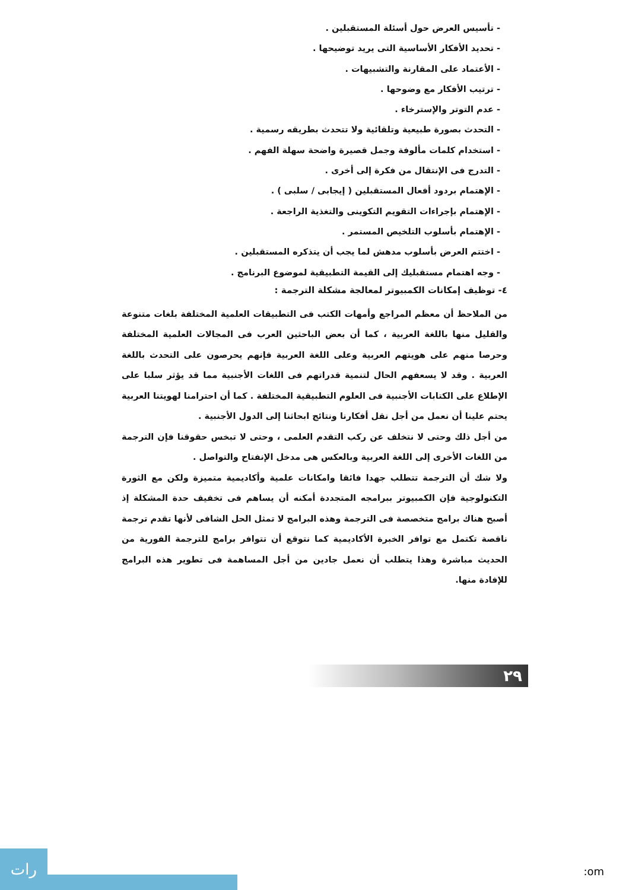- تأسيس العرض حول أسئلة المستقبلين .
- تحديد الأفكار الأساسية التى يريد توضيحها .
- الأعتماد على المقارنة والتشبيهات .
- ترتيب الأفكار مع وضوحها .
- عدم التوتر والإسترخاء .
- التحدث بصورة طبيعية وتلقائية ولا تتحدث بطريقه رسمية .
- استخدام كلمات مألوفة وجمل قصيرة واضحة سهلة الفهم .
- التدرج فى الإنتقال من فكرة إلى أخرى .
- الإهتمام بردود أفعال المستقبلين ( إيجابى / سلبى ) .
- الإهتمام بإجراءات التقويم التكوينى والتغذية الراجعة .
- الإهتمام بأسلوب التلخيص المستمر .
- اختتم العرض بأسلوب مدهش لما يجب أن يتذكره المستقبلين .
- وجه اهتمام مستقبليك إلى القيمة التطبيقية لموضوع البرنامج .
٤- توظيف إمكانات الكمبيوتر لمعالجة مشكلة الترجمة :
من الملاحظ أن معظم المراجع وأمهات الكتب فى التطبيقات العلمية المختلفة بلغات متنوعة والقليل منها باللغة العربية ، كما أن بعض الباحثين العرب فى المجالات العلمية المختلفة وحرصا منهم على هويتهم العربية وعلى اللغة العربية فإنهم يحرصون على التحدث باللغة العربية . وقد لا يسعفهم الحال لتنمية قدراتهم فى اللغات الأجنبية مما قد يؤثر سلبا على الإطلاع على الكتابات الأجنبية فى العلوم التطبيقية المختلفة . كما أن احترامنا لهويتنا العربية يحتم علينا أن نعمل من أجل نقل أفكارنا ونتائج ابحاثنا إلى الدول الأجنبية .
من أجل ذلك وحتى لا نتخلف عن ركب التقدم العلمى ، وحتى لا تبخس حقوقنا فإن الترجمة من اللغات الأخرى إلى اللغة العربية وبالعكس هى مدخل الإنفتاح والتواصل .
ولا شك أن الترجمة تتطلب جهدا فائقا وامكانات علمية وأكاديمية متميزة ولكن مع الثورة التكنولوجية فإن الكمبيوتر ببرامجه المتجددة أمكنه أن يساهم فى تخفيف حدة المشكلة إذ أصبح هناك برامج متخصصة فى الترجمة وهذه البرامج لا تمثل الحل الشافى لأنها تقدم ترجمة ناقصة تكتمل مع توافر الخبرة الأكاديمية كما نتوقع أن تتوافر برامج للترجمة الفورية من الحديث مباشرة وهذا يتطلب أن نعمل جادين من أجل المساهمة فى تطوير هذه البرامج للإفادة منها.
٢٩
رات
:om